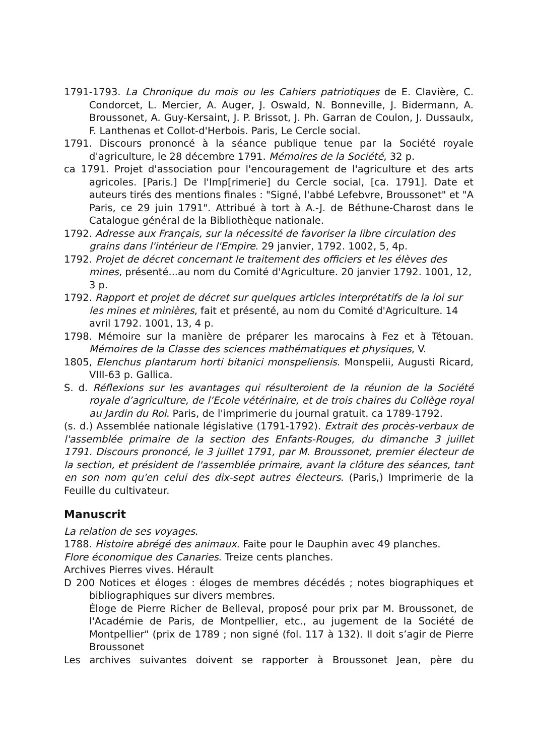1791-1793. La Chronique du mois ou les Cahiers patriotiques de E. Clavière, C. Condorcet, L. Mercier, A. Auger, J. Oswald, N. Bonneville, J. Bidermann, A. Broussonet, A. Guy-Kersaint, J. P. Brissot, J. Ph. Garran de Coulon, J. Dussaulx, F. Lanthenas et Collot-d'Herbois. Paris, Le Cercle social.
1791. Discours prononcé à la séance publique tenue par la Société royale d'agriculture, le 28 décembre 1791. Mémoires de la Société, 32 p.
ca 1791. Projet d'association pour l'encouragement de l'agriculture et des arts agricoles. [Paris.] De l'Imp[rimerie] du Cercle social, [ca. 1791]. Date et auteurs tirés des mentions finales : "Signé, l'abbé Lefebvre, Broussonet" et "A Paris, ce 29 juin 1791". Attribué à tort à A.-J. de Béthune-Charost dans le Catalogue général de la Bibliothèque nationale.
1792. Adresse aux Français, sur la nécessité de favoriser la libre circulation des grains dans l'intérieur de l'Empire. 29 janvier, 1792. 1002, 5, 4p.
1792. Projet de décret concernant le traitement des officiers et les élèves des mines, présenté...au nom du Comité d'Agriculture. 20 janvier 1792. 1001, 12, 3 p.
1792. Rapport et projet de décret sur quelques articles interprétatifs de la loi sur les mines et minières, fait et présenté, au nom du Comité d'Agriculture. 14 avril 1792. 1001, 13, 4 p.
1798. Mémoire sur la manière de préparer les marocains à Fez et à Tétouan. Mémoires de la Classe des sciences mathématiques et physiques, V.
1805, Elenchus plantarum horti bitanici monspeliensis. Monspelii, Augusti Ricard, VIII-63 p. Gallica.
S. d. Réflexions sur les avantages qui résulteroient de la réunion de la Société royale d’agriculture, de l’Ecole vétérinaire, et de trois chaires du Collège royal au Jardin du Roi. Paris, de l'imprimerie du journal gratuit. ca 1789-1792.
(s. d.) Assemblée nationale législative (1791-1792). Extrait des procès-verbaux de l'assemblée primaire de la section des Enfants-Rouges, du dimanche 3 juillet 1791. Discours prononcé, le 3 juillet 1791, par M. Broussonet, premier électeur de la section, et président de l'assemblée primaire, avant la clôture des séances, tant en son nom qu'en celui des dix-sept autres électeurs. (Paris,) Imprimerie de la Feuille du cultivateur.
Manuscrit
La relation de ses voyages.
1788. Histoire abrégé des animaux. Faite pour le Dauphin avec 49 planches.
Flore économique des Canaries. Treize cents planches.
Archives Pierres vives. Hérault
D 200 Notices et éloges : éloges de membres décédés ; notes biographiques et bibliographiques sur divers membres.
Éloge de Pierre Richer de Belleval, proposé pour prix par M. Broussonet, de l'Académie de Paris, de Montpellier, etc., au jugement de la Société de Montpellier" (prix de 1789 ; non signé (fol. 117 à 132). Il doit s’agir de Pierre Broussonet
Les archives suivantes doivent se rapporter à Broussonet Jean, père du